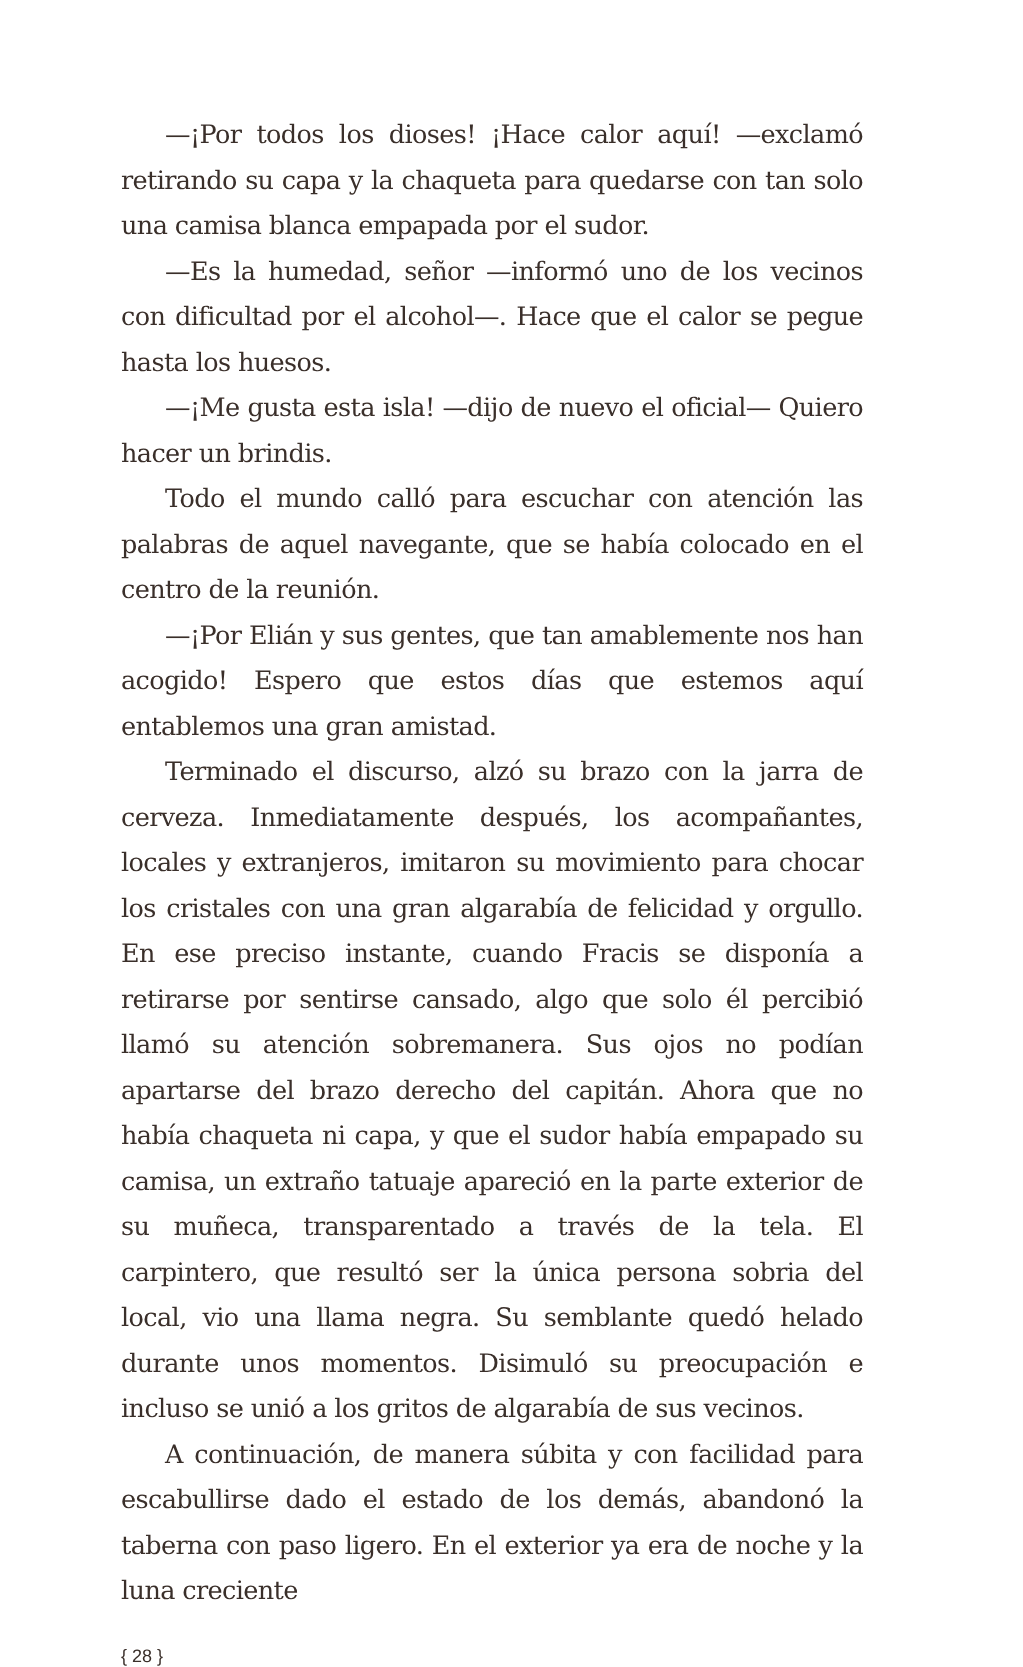—¡Por todos los dioses! ¡Hace calor aquí! —exclamó retirando su capa y la chaqueta para quedarse con tan solo una camisa blanca empapada por el sudor.
—Es la humedad, señor —informó uno de los vecinos con dificultad por el alcohol—. Hace que el calor se pegue hasta los huesos.
—¡Me gusta esta isla! —dijo de nuevo el oficial— Quiero hacer un brindis.
Todo el mundo calló para escuchar con atención las palabras de aquel navegante, que se había colocado en el centro de la reunión.
—¡Por Elián y sus gentes, que tan amablemente nos han acogido! Espero que estos días que estemos aquí entablemos una gran amistad.
Terminado el discurso, alzó su brazo con la jarra de cerveza. Inmediatamente después, los acompañantes, locales y extranjeros, imitaron su movimiento para chocar los cristales con una gran algarabía de felicidad y orgullo. En ese preciso instante, cuando Fracis se disponía a retirarse por sentirse cansado, algo que solo él percibió llamó su atención sobremanera. Sus ojos no podían apartarse del brazo derecho del capitán. Ahora que no había chaqueta ni capa, y que el sudor había empapado su camisa, un extraño tatuaje apareció en la parte exterior de su muñeca, transparentado a través de la tela. El carpintero, que resultó ser la única persona sobria del local, vio una llama negra. Su semblante quedó helado durante unos momentos. Disimuló su preocupación e incluso se unió a los gritos de algarabía de sus vecinos.
A continuación, de manera súbita y con facilidad para escabullirse dado el estado de los demás, abandonó la taberna con paso ligero. En el exterior ya era de noche y la luna creciente
{ 28 }